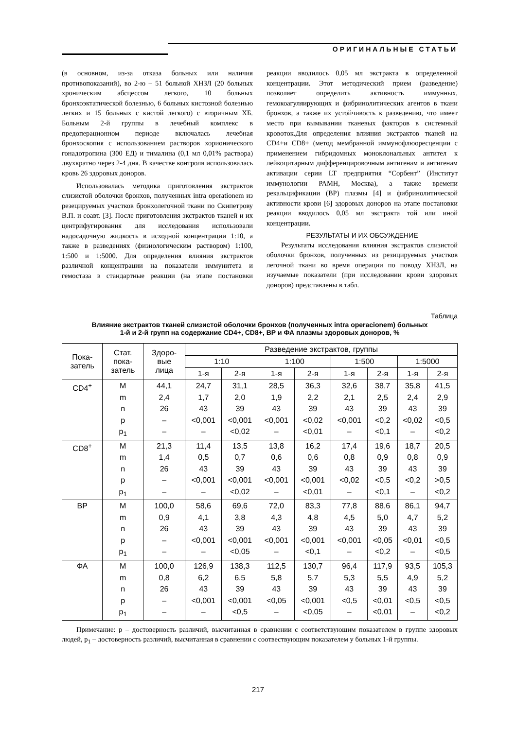ОРИГИНАЛЬНЫЕ СТАТЬИ
(в основном, из-за отказа больных или наличия противопоказаний), во 2-ю – 51 больной ХНЗЛ (20 больных хроническим абсцессом легкого, 10 больных бронхоэктатической болезнью, 6 больных кистозной болезнью легких и 15 больных с кистой легкого) с вторичным ХБ. Больным 2-й группы в лечебный комплекс в предоперационном периоде включалась лечебная бронхоскопия с использованием растворов хорионического гонадотропина (300 ЕД) и тималина (0,1 мл 0,01% раствора) двухкратно через 2-4 дня. В качестве контроля использовалась кровь 26 здоровых доноров.
Использовалась методика приготовления экстрактов слизистой оболочки бронхов, полученных intra operationem из резецируемых участков бронхолегочной ткани по Скипетрову В.П. и соавт. [3]. После приготовления экстрактов тканей и их центрифугирования для исследования использовали надосадочную жидкость в исходной концентрации 1:10, а также в разведениях (физиологическим раствором) 1:100, 1:500 и 1:5000. Для определения влияния экстрактов различной концентрации на показатели иммунитета и гемостаза в стандартные реакции (на этапе постановки реакции вводилось 0,05 мл экстракта в определенной концентрации. Этот методический прием (разведение) позволяет определить активность иммунных, гемокоагуляирующих и фибринолитических агентов в ткани бронхов, а также их устойчивость к разведению, что имеет место при вымывании тканевых факторов в системный кровоток.Для определения влияния экстрактов тканей на CD4+и CD8+ (метод мембранной иммунофлюоресценции с применением гибридомных моноклональных антител к лейкоцитарным дифференцировочным антигенам и антигенам активации серии LT предприятия “Сорбент” (Институт иммунологии РАМН, Москва), а также времени рекальцификации (ВР) плазмы [4] и фибринолитической активности крови [6] здоровых доноров на этапе постановки реакции вводилось 0,05 мл экстракта той или иной концентрации.
РЕЗУЛЬТАТЫ И ИХ ОБСУЖДЕНИЕ
Результаты исследования влияния экстрактов слизистой оболочки бронхов, полученных из резицируемых участков легочной ткани во время операции по поводу ХНЗЛ, на изучаемые показатели (при исследовании крови здоровых доноров) представлены в табл.
Таблица
Влияние экстрактов тканей слизистой оболочки бронхов (полученных intra operacionem) больных
1-й и 2-й групп на содержание CD4+, CD8+, ВР и ФА плазмы здоровых доноров, %
| Пока- затель | Стат. пока- затель | Здоро- вые лица | Разведение экстрактов, группы | | | | | | | |
| --- | --- | --- | --- | --- | --- | --- | --- | --- | --- | --- |
| | | | 1:10 | | 1:100 | | 1:500 | | 1:5000 | |
| | | | 1-я | 2-я | 1-я | 2-я | 1-я | 2-я | 1-я | 2-я |
| CD4<sup>+</sup> | M m n p p<sub>1</sub> | 44,1 2,4 26 – – | 24,7 1,7 43 <0,001 – | 31,1 2,0 39 <0,001 <0,02 | 28,5 1,9 43 <0,001 – | 36,3 2,2 39 <0,02 <0,01 | 32,6 2,1 43 <0,001 – | 38,7 2,5 39 <0,2 <0,1 | 35,8 2,4 43 <0,02 – | 41,5 2,9 39 <0,5 <0,2 |
| CD8<sup>+</sup> | M m n p p<sub>1</sub> | 21,3 1,4 26 – – | 11,4 0,5 43 <0,001 – | 13,5 0,7 39 <0,001 <0,02 | 13,8 0,6 43 <0,001 – | 16,2 0,6 39 <0,001 <0,01 | 17,4 0,8 43 <0,02 – | 19,6 0,9 39 <0,5 <0,1 | 18,7 0,8 43 <0,2 – | 20,5 0,9 39 >0,5 <0,2 |
| ВР | M m n p p<sub>1</sub> | 100,0 0,9 26 – – | 58,6 4,1 43 <0,001 – | 69,6 3,8 39 <0,001 <0,05 | 72,0 4,3 43 <0,001 – | 83,3 4,8 39 <0,001 <0,1 | 77,8 4,5 43 <0,001 – | 88,6 5,0 39 <0,05 <0,2 | 86,1 4,7 43 <0,01 – | 94,7 5,2 39 <0,5 <0,5 |
| ФА | M m n p p<sub>1</sub> | 100,0 0,8 26 – – | 126,9 6,2 43 <0,001 – | 138,3 6,5 39 <0,001 <0,5 | 112,5 5,8 43 <0,05 – | 130,7 5,7 39 <0,001 <0,05 | 96,4 5,3 43 <0,5 – | 117,9 5,5 39 <0,01 <0,01 | 93,5 4,9 43 <0,5 – | 105,3 5,2 39 <0,5 <0,2 |
Примечание: р – достоверность различий, высчитанная в сравнении с соответствующим показателем в группе здоровых людей, р<sub>1</sub> – достоверность различий, высчитанная в сравнении с соотвествующим показателем у больных 1-й группы.
217